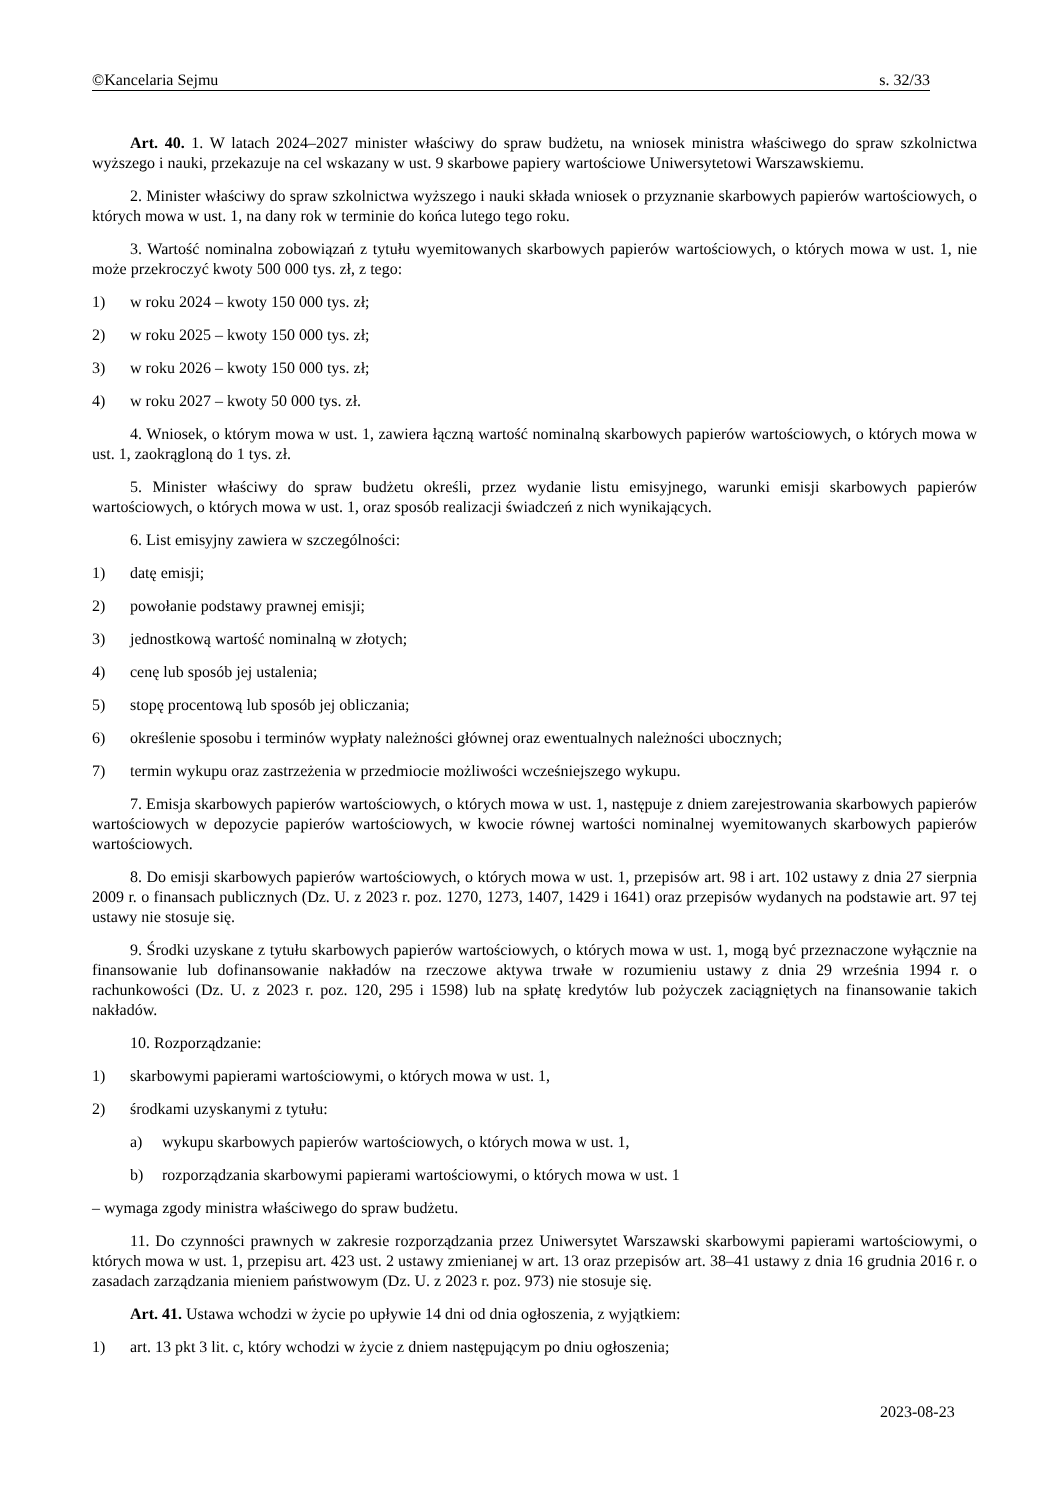©Kancelaria Sejmu s. 32/33
Art. 40. 1. W latach 2024–2027 minister właściwy do spraw budżetu, na wniosek ministra właściwego do spraw szkolnictwa wyższego i nauki, przekazuje na cel wskazany w ust. 9 skarbowe papiery wartościowe Uniwersytetowi Warszawskiemu.
2. Minister właściwy do spraw szkolnictwa wyższego i nauki składa wniosek o przyznanie skarbowych papierów wartościowych, o których mowa w ust. 1, na dany rok w terminie do końca lutego tego roku.
3. Wartość nominalna zobowiązań z tytułu wyemitowanych skarbowych papierów wartościowych, o których mowa w ust. 1, nie może przekroczyć kwoty 500 000 tys. zł, z tego:
1) w roku 2024 – kwoty 150 000 tys. zł;
2) w roku 2025 – kwoty 150 000 tys. zł;
3) w roku 2026 – kwoty 150 000 tys. zł;
4) w roku 2027 – kwoty 50 000 tys. zł.
4. Wniosek, o którym mowa w ust. 1, zawiera łączną wartość nominalną skarbowych papierów wartościowych, o których mowa w ust. 1, zaokrągloną do 1 tys. zł.
5. Minister właściwy do spraw budżetu określi, przez wydanie listu emisyjnego, warunki emisji skarbowych papierów wartościowych, o których mowa w ust. 1, oraz sposób realizacji świadczeń z nich wynikających.
6. List emisyjny zawiera w szczególności:
1) datę emisji;
2) powołanie podstawy prawnej emisji;
3) jednostkową wartość nominalną w złotych;
4) cenę lub sposób jej ustalenia;
5) stopę procentową lub sposób jej obliczania;
6) określenie sposobu i terminów wypłaty należności głównej oraz ewentualnych należności ubocznych;
7) termin wykupu oraz zastrzeżenia w przedmiocie możliwości wcześniejszego wykupu.
7. Emisja skarbowych papierów wartościowych, o których mowa w ust. 1, następuje z dniem zarejestrowania skarbowych papierów wartościowych w depozycie papierów wartościowych, w kwocie równej wartości nominalnej wyemitowanych skarbowych papierów wartościowych.
8. Do emisji skarbowych papierów wartościowych, o których mowa w ust. 1, przepisów art. 98 i art. 102 ustawy z dnia 27 sierpnia 2009 r. o finansach publicznych (Dz. U. z 2023 r. poz. 1270, 1273, 1407, 1429 i 1641) oraz przepisów wydanych na podstawie art. 97 tej ustawy nie stosuje się.
9. Środki uzyskane z tytułu skarbowych papierów wartościowych, o których mowa w ust. 1, mogą być przeznaczone wyłącznie na finansowanie lub dofinansowanie nakładów na rzeczowe aktywa trwałe w rozumieniu ustawy z dnia 29 września 1994 r. o rachunkowości (Dz. U. z 2023 r. poz. 120, 295 i 1598) lub na spłatę kredytów lub pożyczek zaciągniętych na finansowanie takich nakładów.
10. Rozporządzanie:
1) skarbowymi papierami wartościowymi, o których mowa w ust. 1,
2) środkami uzyskanymi z tytułu:
a) wykupu skarbowych papierów wartościowych, o których mowa w ust. 1,
b) rozporządzania skarbowymi papierami wartościowymi, o których mowa w ust. 1
– wymaga zgody ministra właściwego do spraw budżetu.
11. Do czynności prawnych w zakresie rozporządzania przez Uniwersytet Warszawski skarbowymi papierami wartościowymi, o których mowa w ust. 1, przepisu art. 423 ust. 2 ustawy zmienianej w art. 13 oraz przepisów art. 38–41 ustawy z dnia 16 grudnia 2016 r. o zasadach zarządzania mieniem państwowym (Dz. U. z 2023 r. poz. 973) nie stosuje się.
Art. 41. Ustawa wchodzi w życie po upływie 14 dni od dnia ogłoszenia, z wyjątkiem:
1) art. 13 pkt 3 lit. c, który wchodzi w życie z dniem następującym po dniu ogłoszenia;
2023-08-23